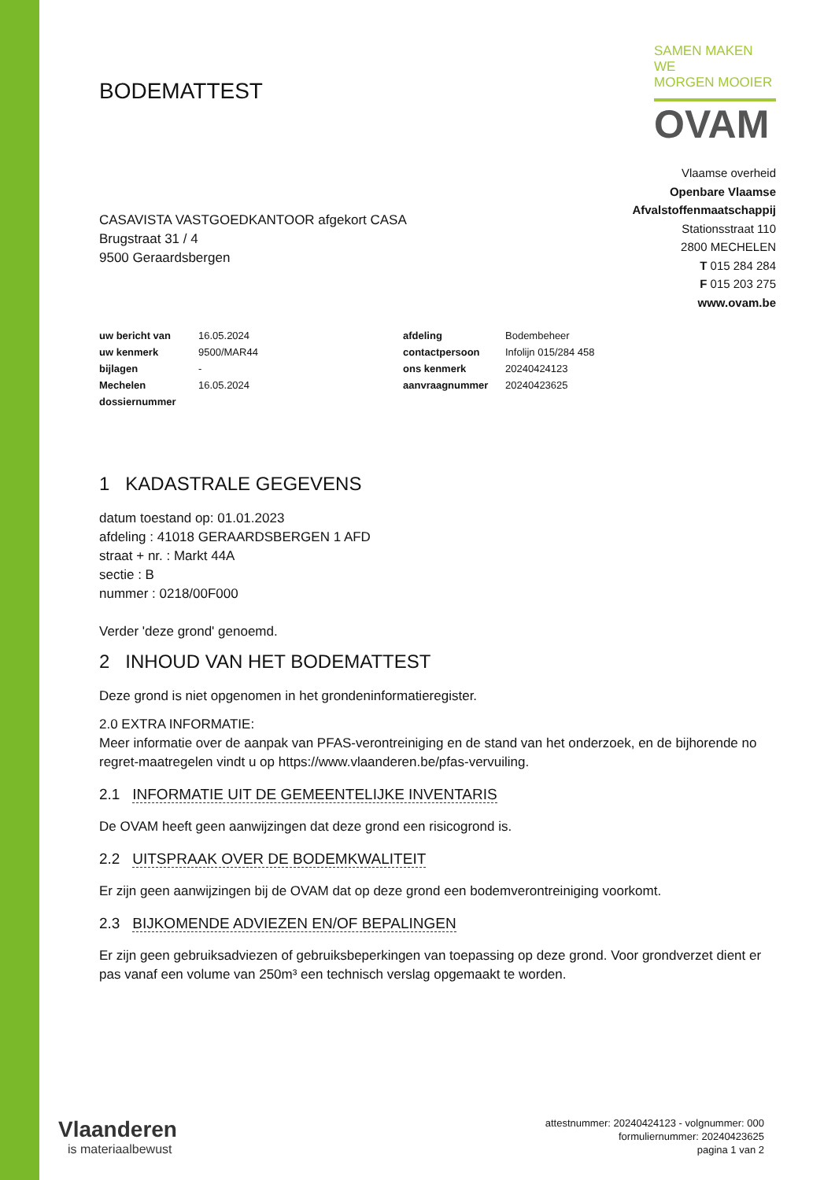BODEMATTEST
SAMEN MAKEN WE
MORGEN MOOIER
OVAM
CASAVISTA VASTGOEDKANTOOR afgekort CASA
Brugstraat 31 / 4
9500 Geraardsbergen
Vlaamse overheid
Openbare Vlaamse
Afvalstoffenmaatschappij
Stationsstraat 110
2800 MECHELEN
T 015 284 284
F 015 203 275
www.ovam.be
| uw bericht van | 16.05.2024 | | afdeling | Bodembeheer |
| uw kenmerk | 9500/MAR44 | | contactpersoon | Infolijn 015/284 458 |
| bijlagen | - | | ons kenmerk | 20240424123 |
| Mechelen | 16.05.2024 | | aanvraagnummer | 20240423625 |
| dossiernummer | | | | |
1 KADASTRALE GEGEVENS
datum toestand op: 01.01.2023
afdeling : 41018 GERAARDSBERGEN 1 AFD
straat + nr. : Markt 44A
sectie : B
nummer : 0218/00F000
Verder 'deze grond' genoemd.
2 INHOUD VAN HET BODEMATTEST
Deze grond is niet opgenomen in het grondeninformatieregister.
2.0 EXTRA INFORMATIE:
Meer informatie over de aanpak van PFAS-verontreiniging en de stand van het onderzoek, en de bijhorende no regret-maatregelen vindt u op https://www.vlaanderen.be/pfas-vervuiling.
2.1 INFORMATIE UIT DE GEMEENTELIJKE INVENTARIS
De OVAM heeft geen aanwijzingen dat deze grond een risicogrond is.
2.2 UITSPRAAK OVER DE BODEMKWALITEIT
Er zijn geen aanwijzingen bij de OVAM dat op deze grond een bodemverontreiniging voorkomt.
2.3 BIJKOMENDE ADVIEZEN EN/OF BEPALINGEN
Er zijn geen gebruiksadviezen of gebruiksbeperkingen van toepassing op deze grond. Voor grondverzet dient er pas vanaf een volume van 250m³ een technisch verslag opgemaakt te worden.
Vlaanderen
is materiaalbewust
attestnummer: 20240424123 - volgnummer: 000
formuliernummer: 20240423625
pagina 1 van 2